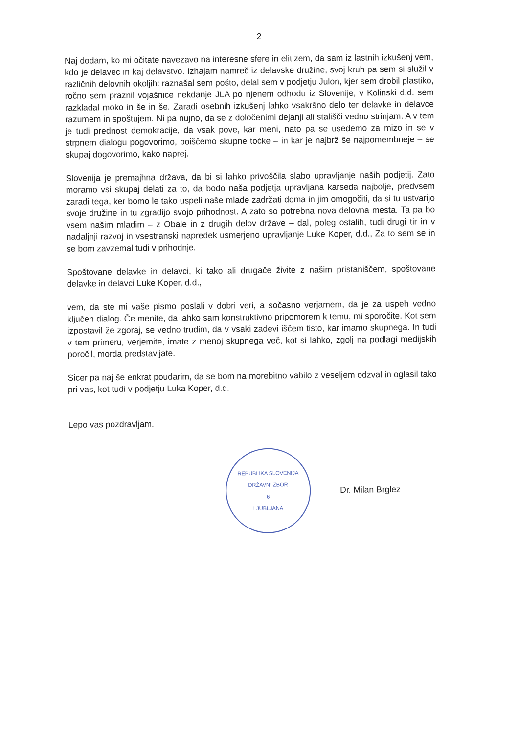2
Naj dodam, ko mi očitate navezavo na interesne sfere in elitizem, da sam iz lastnih izkušenj vem, kdo je delavec in kaj delavstvo. Izhajam namreč iz delavske družine, svoj kruh pa sem si služil v različnih delovnih okoljih: raznašal sem pošto, delal sem v podjetju Julon, kjer sem drobil plastiko, ročno sem praznil vojašnice nekdanje JLA po njenem odhodu iz Slovenije, v Kolinski d.d. sem razkladal moko in še in še. Zaradi osebnih izkušenj lahko vsakršno delo ter delavke in delavce razumem in spoštujem. Ni pa nujno, da se z določenimi dejanji ali stališči vedno strinjam. A v tem je tudi prednost demokracije, da vsak pove, kar meni, nato pa se usedemo za mizo in se v strpnem dialogu pogovorimo, poiščemo skupne točke – in kar je najbrž še najpomembneje – se skupaj dogovorimo, kako naprej.
Slovenija je premajhna država, da bi si lahko privoščila slabo upravljanje naših podjetij. Zato moramo vsi skupaj delati za to, da bodo naša podjetja upravljana karseda najbolje, predvsem zaradi tega, ker bomo le tako uspeli naše mlade zadržati doma in jim omogočiti, da si tu ustvarijo svoje družine in tu zgradijo svojo prihodnost. A zato so potrebna nova delovna mesta. Ta pa bo vsem našim mladim – z Obale in z drugih delov države – dal, poleg ostalih, tudi drugi tir in v nadaljnji razvoj in vsestranski napredek usmerjeno upravljanje Luke Koper, d.d., Za to sem se in se bom zavzemal tudi v prihodnje.
Spoštovane delavke in delavci, ki tako ali drugače živite z našim pristaniščem, spoštovane delavke in delavci Luke Koper, d.d.,
vem, da ste mi vaše pismo poslali v dobri veri, a sočasno verjamem, da je za uspeh vedno ključen dialog. Če menite, da lahko sam konstruktivno pripomorem k temu, mi sporočite. Kot sem izpostavil že zgoraj, se vedno trudim, da v vsaki zadevi iščem tisto, kar imamo skupnega. In tudi v tem primeru, verjemite, imate z menoj skupnega več, kot si lahko, zgolj na podlagi medijskih poročil, morda predstavljate.
Sicer pa naj še enkrat poudarim, da se bom na morebitno vabilo z veseljem odzval in oglasil tako pri vas, kot tudi v podjetju Luka Koper, d.d.
Lepo vas pozdravljam.
REPUBLIKA SLOVENIJA
DRŽAVNI ZBOR
6
LJUBLJANA
Dr. Milan Brglez